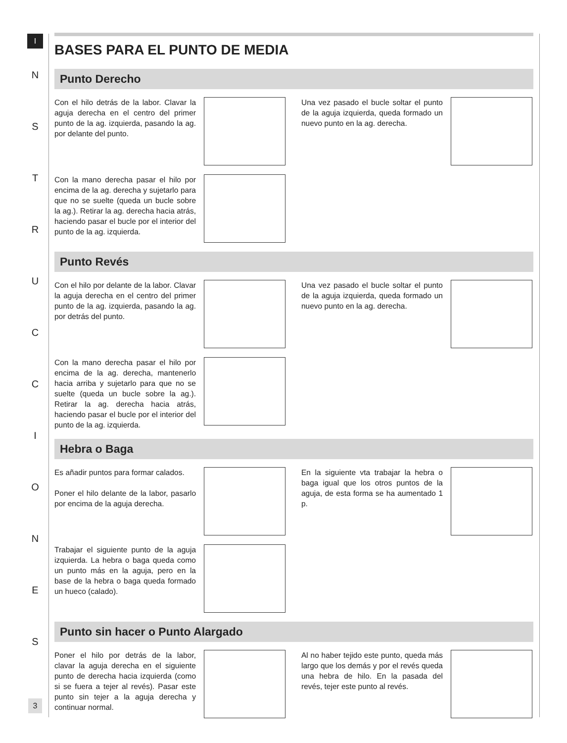I
N
S
T
R
U
C
C
I
O
N
E
S
BASES PARA EL PUNTO DE MEDIA
Punto Derecho
Con el hilo detrás de la labor. Clavar la aguja derecha en el centro del primer punto de la ag. izquierda, pasando la ag. por delante del punto.
Una vez pasado el bucle soltar el punto de la aguja izquierda, queda formado un nuevo punto en la ag. derecha.
Con la mano derecha pasar el hilo por encima de la ag. derecha y sujetarlo para que no se suelte (queda un bucle sobre la ag.). Retirar la ag. derecha hacia atrás, haciendo pasar el bucle por el interior del punto de la ag. izquierda.
Punto Revés
Con el hilo por delante de la labor. Clavar la aguja derecha en el centro del primer punto de la ag. izquierda, pasando la ag. por detrás del punto.
Una vez pasado el bucle soltar el punto de la aguja izquierda, queda formado un nuevo punto en la ag. derecha.
Con la mano derecha pasar el hilo por encima de la ag. derecha, mantenerlo hacia arriba y sujetarlo para que no se suelte (queda un bucle sobre la ag.). Retirar la ag. derecha hacia atrás, haciendo pasar el bucle por el interior del punto de la ag. izquierda.
Hebra o Baga
Es añadir puntos para formar calados.
Poner el hilo delante de la labor, pasarlo por encima de la aguja derecha.
En la siguiente vta trabajar la hebra o baga igual que los otros puntos de la aguja, de esta forma se ha aumentado 1 p.
Trabajar el siguiente punto de la aguja izquierda. La hebra o baga queda como un punto más en la aguja, pero en la base de la hebra o baga queda formado un hueco (calado).
Punto sin hacer o Punto Alargado
Poner el hilo por detrás de la labor, clavar la aguja derecha en el siguiente punto de derecha hacia izquierda (como si se fuera a tejer al revés). Pasar este punto sin tejer a la aguja derecha y continuar normal.
Al no haber tejido este punto, queda más largo que los demás y por el revés queda una hebra de hilo. En la pasada del revés, tejer este punto al revés.
3